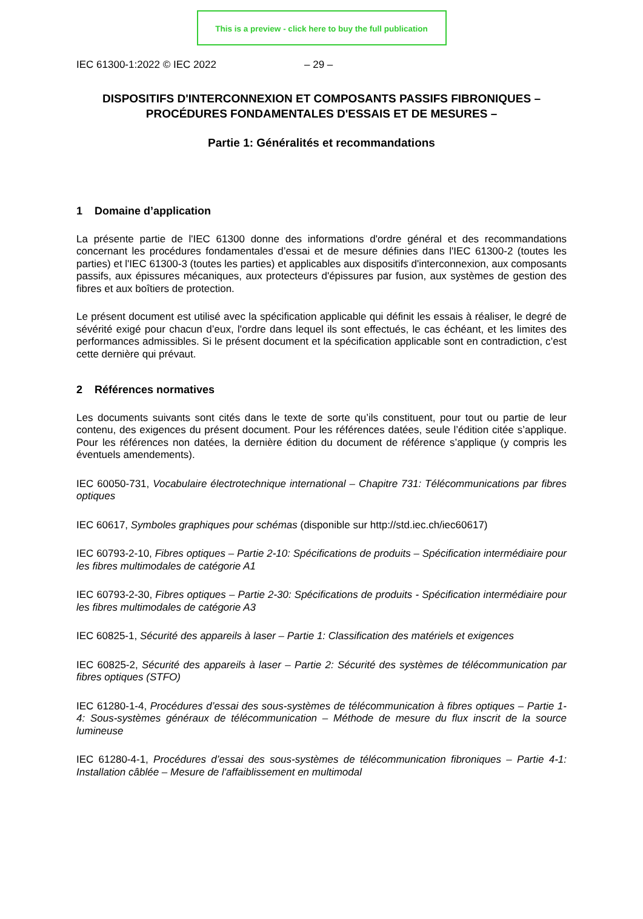This is a preview - click here to buy the full publication
IEC 61300-1:2022 © IEC 2022 – 29 –
DISPOSITIFS D'INTERCONNEXION ET COMPOSANTS PASSIFS FIBRONIQUES –
PROCÉDURES FONDAMENTALES D'ESSAIS ET DE MESURES –
Partie 1: Généralités et recommandations
1 Domaine d’application
La présente partie de l'IEC 61300 donne des informations d'ordre général et des recommandations concernant les procédures fondamentales d’essai et de mesure définies dans l'IEC 61300-2 (toutes les parties) et l'IEC 61300-3 (toutes les parties) et applicables aux dispositifs d'interconnexion, aux composants passifs, aux épissures mécaniques, aux protecteurs d'épissures par fusion, aux systèmes de gestion des fibres et aux boîtiers de protection.
Le présent document est utilisé avec la spécification applicable qui définit les essais à réaliser, le degré de sévérité exigé pour chacun d’eux, l'ordre dans lequel ils sont effectués, le cas échéant, et les limites des performances admissibles. Si le présent document et la spécification applicable sont en contradiction, c’est cette dernière qui prévaut.
2 Références normatives
Les documents suivants sont cités dans le texte de sorte qu’ils constituent, pour tout ou partie de leur contenu, des exigences du présent document. Pour les références datées, seule l’édition citée s’applique. Pour les références non datées, la dernière édition du document de référence s’applique (y compris les éventuels amendements).
IEC 60050-731, Vocabulaire électrotechnique international – Chapitre 731: Télécommunications par fibres optiques
IEC 60617, Symboles graphiques pour schémas (disponible sur http://std.iec.ch/iec60617)
IEC 60793-2-10, Fibres optiques – Partie 2-10: Spécifications de produits – Spécification intermédiaire pour les fibres multimodales de catégorie A1
IEC 60793-2-30, Fibres optiques – Partie 2-30: Spécifications de produits - Spécification intermédiaire pour les fibres multimodales de catégorie A3
IEC 60825-1, Sécurité des appareils à laser – Partie 1: Classification des matériels et exigences
IEC 60825-2, Sécurité des appareils à laser – Partie 2: Sécurité des systèmes de télécommunication par fibres optiques (STFO)
IEC 61280-1-4, Procédures d’essai des sous-systèmes de télécommunication à fibres optiques – Partie 1-4: Sous-systèmes généraux de télécommunication – Méthode de mesure du flux inscrit de la source lumineuse
IEC 61280-4-1, Procédures d’essai des sous-systèmes de télécommunication fibroniques – Partie 4-1: Installation câblée – Mesure de l'affaiblissement en multimodal